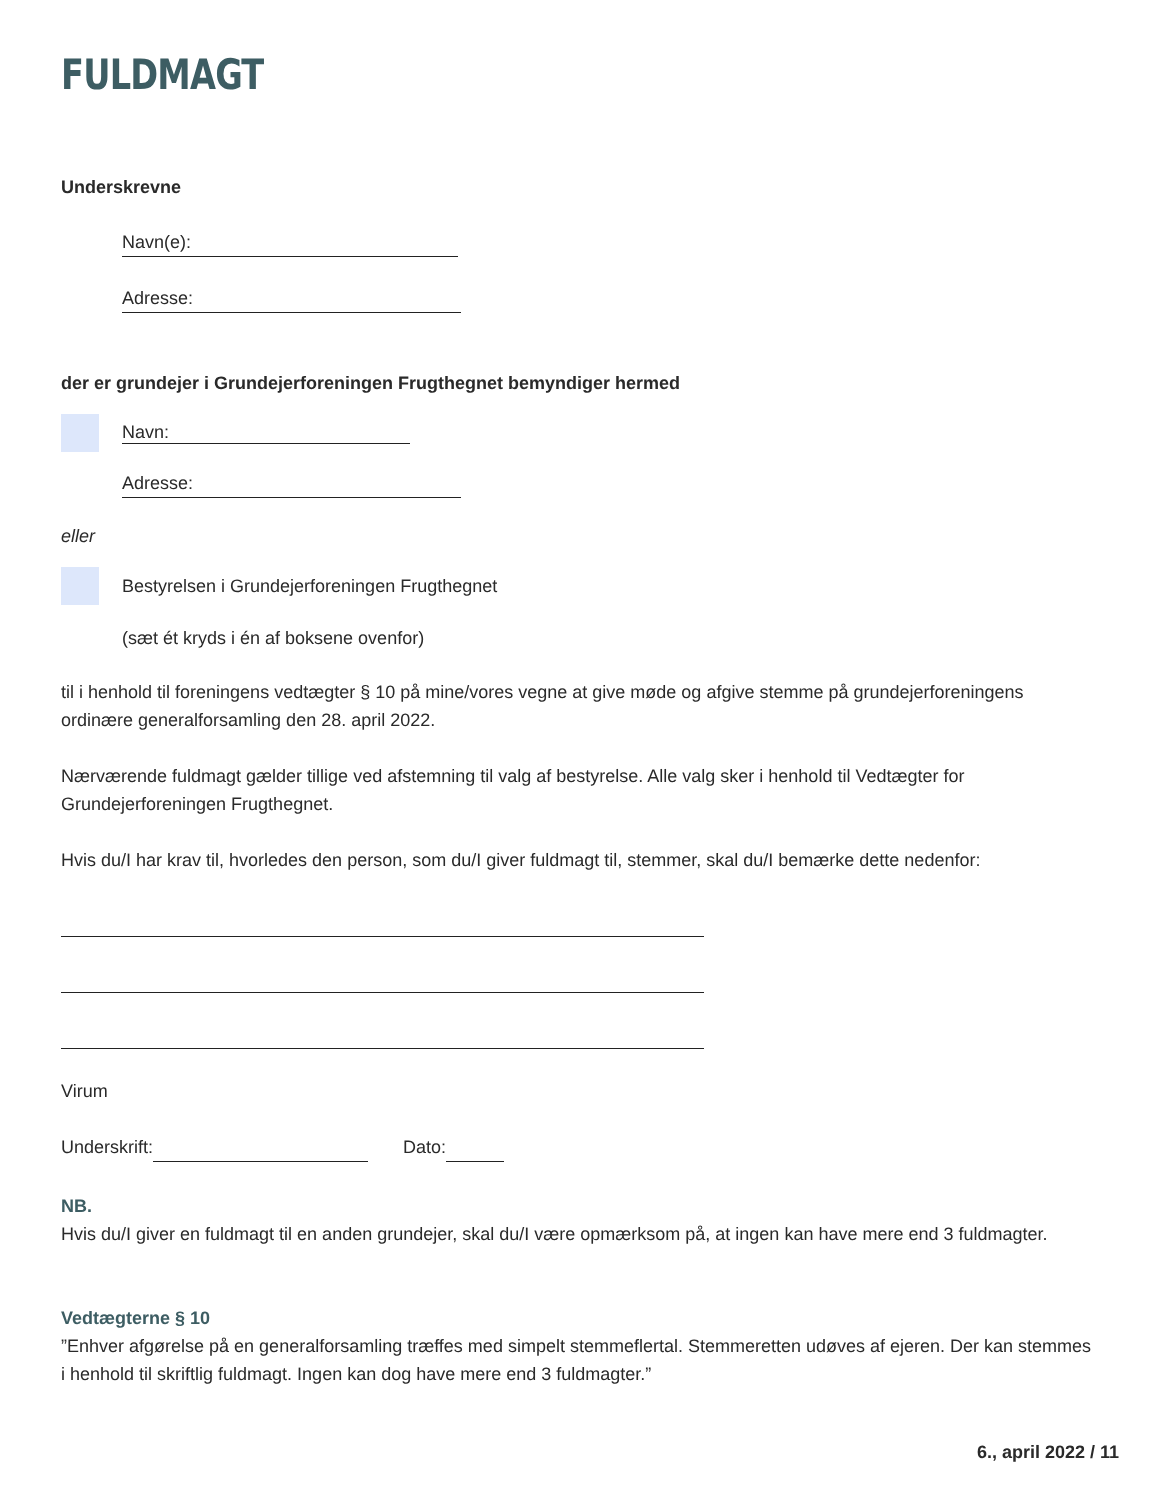FULDMAGT
Underskrevne
Navn(e):
Adresse:
der er grundejer i Grundejerforeningen Frugthegnet bemyndiger hermed
Navn:
Adresse:
eller
Bestyrelsen i Grundejerforeningen Frugthegnet
(sæt ét kryds i én af boksene ovenfor)
til i henhold til foreningens vedtægter § 10 på mine/vores vegne at give møde og afgive stemme på grundejerforeningens ordinære generalforsamling den 28. april 2022.
Nærværende fuldmagt gælder tillige ved afstemning til valg af bestyrelse. Alle valg sker i henhold til Vedtægter for Grundejerforeningen Frugthegnet.
Hvis du/I har krav til, hvorledes den person, som du/I giver fuldmagt til, stemmer, skal du/I bemærke dette nedenfor:
Virum
Underskrift: Dato:
NB.
Hvis du/I giver en fuldmagt til en anden grundejer, skal du/I være opmærksom på, at ingen kan have mere end 3 fuldmagter.
Vedtægterne § 10
”Enhver afgørelse på en generalforsamling træffes med simpelt stemmeflertal. Stemmeretten udøves af ejeren. Der kan stemmes i henhold til skriftlig fuldmagt. Ingen kan dog have mere end 3 fuldmagter.”
6., april 2022 / 11